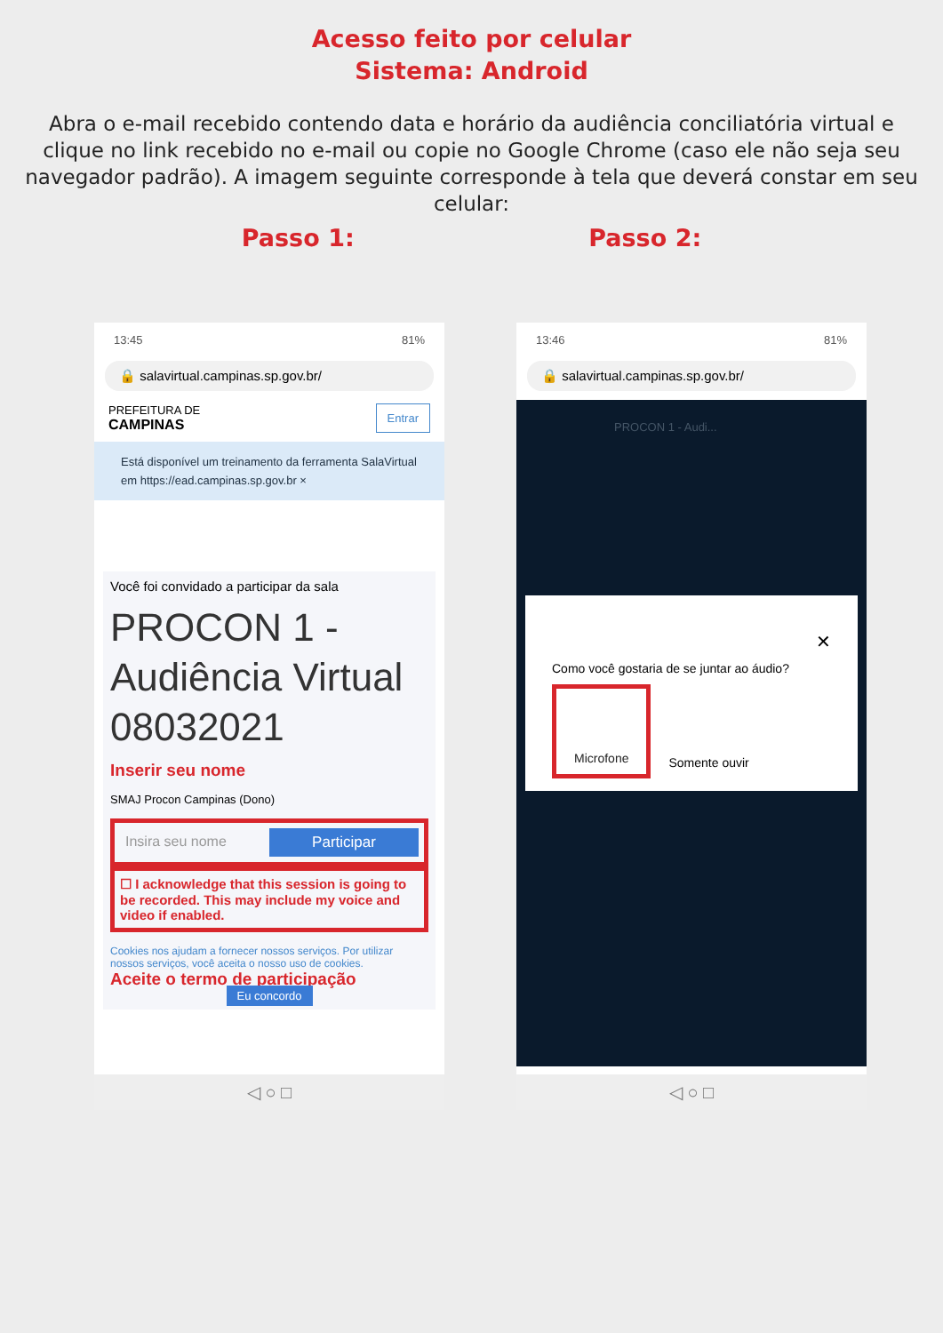Acesso feito por celular
Sistema: Android
Abra o e-mail recebido contendo data e horário da audiência conciliatória virtual e clique no link recebido no e-mail ou copie no Google Chrome (caso ele não seja seu navegador padrão). A imagem seguinte corresponde à tela que deverá constar em seu celular:
Passo 1: Passo 2:
13:45 81%
🔒 salavirtual.campinas.sp.gov.br/
PREFEITURA DE
CAMPINAS Entrar
Está disponível um treinamento da ferramenta SalaVirtual em https://ead.campinas.sp.gov.br ×
Você foi convidado a participar da sala
PROCON 1 - Audiência Virtual 08032021
Inserir seu nome
SMAJ Procon Campinas (Dono)
Insira seu nome Participar
☐ I acknowledge that this session is going to be recorded. This may include my voice and video if enabled.
Cookies nos ajudam a fornecer nossos serviços. Por utilizar nossos serviços, você aceita o nosso uso de cookies.
Aceite o termo de participação
Eu concordo
◁ ○ □
13:46 81%
🔒 salavirtual.campinas.sp.gov.br/
PROCON 1 - Audi...
✕
Como você gostaria de se juntar ao áudio?
Microfone Somente ouvir
◁ ○ □